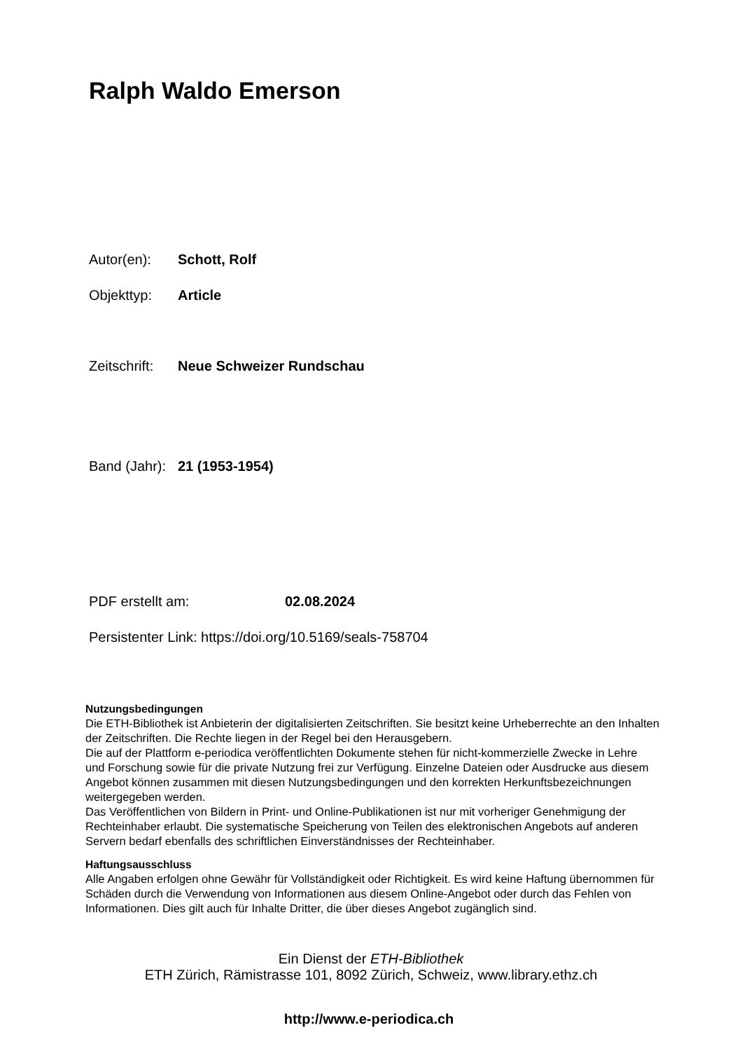Ralph Waldo Emerson
Autor(en): Schott, Rolf
Objekttyp: Article
Zeitschrift: Neue Schweizer Rundschau
Band (Jahr): 21 (1953-1954)
PDF erstellt am: 02.08.2024
Persistenter Link: https://doi.org/10.5169/seals-758704
Nutzungsbedingungen
Die ETH-Bibliothek ist Anbieterin der digitalisierten Zeitschriften. Sie besitzt keine Urheberrechte an den Inhalten der Zeitschriften. Die Rechte liegen in der Regel bei den Herausgebern.
Die auf der Plattform e-periodica veröffentlichten Dokumente stehen für nicht-kommerzielle Zwecke in Lehre und Forschung sowie für die private Nutzung frei zur Verfügung. Einzelne Dateien oder Ausdrucke aus diesem Angebot können zusammen mit diesen Nutzungsbedingungen und den korrekten Herkunftsbezeichnungen weitergegeben werden.
Das Veröffentlichen von Bildern in Print- und Online-Publikationen ist nur mit vorheriger Genehmigung der Rechteinhaber erlaubt. Die systematische Speicherung von Teilen des elektronischen Angebots auf anderen Servern bedarf ebenfalls des schriftlichen Einverständnisses der Rechteinhaber.
Haftungsausschluss
Alle Angaben erfolgen ohne Gewähr für Vollständigkeit oder Richtigkeit. Es wird keine Haftung übernommen für Schäden durch die Verwendung von Informationen aus diesem Online-Angebot oder durch das Fehlen von Informationen. Dies gilt auch für Inhalte Dritter, die über dieses Angebot zugänglich sind.
Ein Dienst der ETH-Bibliothek
ETH Zürich, Rämistrasse 101, 8092 Zürich, Schweiz, www.library.ethz.ch
http://www.e-periodica.ch